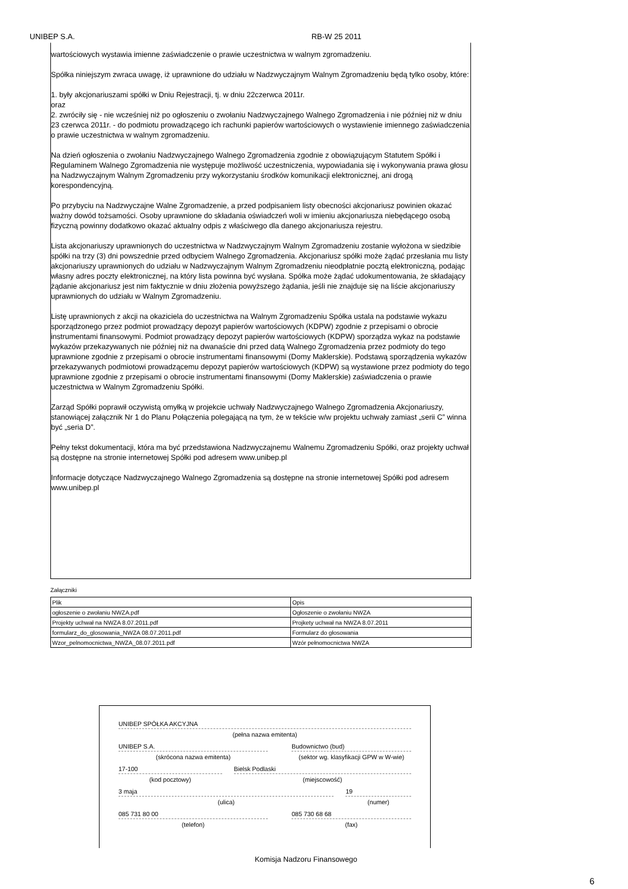UNIBEP S.A. RB-W 25 2011
wartościowych wystawia imienne zaświadczenie o prawie uczestnictwa w walnym zgromadzeniu.
Spółka niniejszym zwraca uwagę, iż uprawnione do udziału w Nadzwyczajnym Walnym Zgromadzeniu będą tylko osoby, które:
1. były akcjonariuszami spółki w Dniu Rejestracji, tj. w dniu 22czerwca 2011r.
oraz
2. zwróciły się - nie wcześniej niż po ogłoszeniu o zwołaniu Nadzwyczajnego Walnego Zgromadzenia i nie później niż w dniu 23 czerwca 2011r. - do podmiotu prowadzącego ich rachunki papierów wartościowych o wystawienie imiennego zaświadczenia o prawie uczestnictwa w walnym zgromadzeniu.
Na dzień ogłoszenia o zwołaniu Nadzwyczajnego Walnego Zgromadzenia zgodnie z obowiązującym Statutem Spółki i Regulaminem Walnego Zgromadzenia nie występuje możliwość uczestniczenia, wypowiadania się i wykonywania prawa głosu na Nadzwyczajnym Walnym Zgromadzeniu przy wykorzystaniu środków komunikacji elektronicznej, ani drogą korespondencyjną.
Po przybyciu na Nadzwyczajne Walne Zgromadzenie, a przed podpisaniem listy obecności akcjonariusz powinien okazać ważny dowód tożsamości. Osoby uprawnione do składania oświadczeń woli w imieniu akcjonariusza niebędącego osobą fizyczną powinny dodatkowo okazać aktualny odpis z właściwego dla danego akcjonariusza rejestru.
Lista akcjonariuszy uprawnionych do uczestnictwa w Nadzwyczajnym Walnym Zgromadzeniu zostanie wyłożona w siedzibie spółki na trzy (3) dni powszednie przed odbyciem Walnego Zgromadzenia. Akcjonariusz spółki może żądać przesłania mu listy akcjonariuszy uprawnionych do udziału w Nadzwyczajnym Walnym Zgromadzeniu nieodpłatnie pocztą elektroniczną, podając własny adres poczty elektronicznej, na który lista powinna być wysłana. Spółka może żądać udokumentowania, że składający żądanie akcjonariusz jest nim faktycznie w dniu złożenia powyższego żądania, jeśli nie znajduje się na liście akcjonariuszy uprawnionych do udziału w Walnym Zgromadzeniu.
Listę uprawnionych z akcji na okaziciela do uczestnictwa na Walnym Zgromadzeniu Spółka ustala na podstawie wykazu sporządzonego przez podmiot prowadzący depozyt papierów wartościowych (KDPW) zgodnie z przepisami o obrocie instrumentami finansowymi. Podmiot prowadzący depozyt papierów wartościowych (KDPW) sporządza wykaz na podstawie wykazów przekazywanych nie później niż na dwanaście dni przed datą Walnego Zgromadzenia przez podmioty do tego uprawnione zgodnie z przepisami o obrocie instrumentami finansowymi (Domy Maklerskie). Podstawą sporządzenia wykazów przekazywanych podmiotowi prowadzącemu depozyt papierów wartościowych (KDPW) są wystawione przez podmioty do tego uprawnione zgodnie z przepisami o obrocie instrumentami finansowymi (Domy Maklerskie) zaświadczenia o prawie uczestnictwa w Walnym Zgromadzeniu Spółki.
Zarząd Spółki poprawił oczywistą omyłką w projekcie uchwały Nadzwyczajnego Walnego Zgromadzenia Akcjonariuszy, stanowiącej załącznik Nr 1 do Planu Połączenia polegającą na tym, że w tekście w/w projektu uchwały zamiast „serii C” winna być „seria D”.
Pełny tekst dokumentacji, która ma być przedstawiona Nadzwyczajnemu Walnemu Zgromadzeniu Spółki, oraz projekty uchwał są dostępne na stronie internetowej Spółki pod adresem www.unibep.pl
Informacje dotyczące Nadzwyczajnego Walnego Zgromadzenia są dostępne na stronie internetowej Spółki pod adresem www.unibep.pl
Załączniki
| Plik | Opis |
| ogłoszenie o zwołaniu NWZA.pdf | Ogłoszenie o zwołaniu NWZA |
| Projekty uchwał na NWZA 8.07.2011.pdf | Projkety uchwał na NWZA 8.07.2011 |
| formularz_do_glosowania_NWZA 08.07.2011.pdf | Formularz do głosowania |
| Wzor_pelnomocnictwa_NWZA_08.07.2011.pdf | Wzór pełnomocnictwa NWZA |
UNIBEP SPÓŁKA AKCYJNA
(pełna nazwa emitenta)
UNIBEP S.A.
(skrócona nazwa emitenta)
Budownictwo (bud)
(sektor wg. klasyfikacji GPW w W-wie)
17-100
(kod pocztowy)
Bielsk Podlaski
(miejscowość)
3 maja
(ulica)
19
(numer)
085 731 80 00
(telefon)
085 730 68 68
(fax)
Komisja Nadzoru Finansowego
6